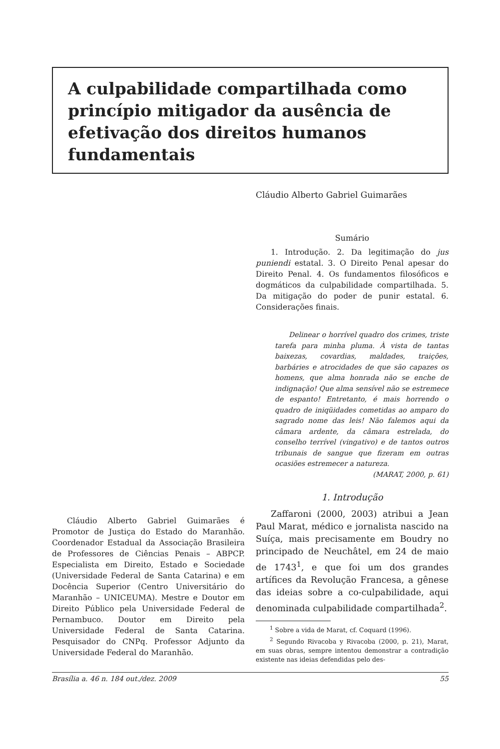A culpabilidade compartilhada como princípio mitigador da ausência de efetivação dos direitos humanos fundamentais
Cláudio Alberto Gabriel Guimarães
Sumário
1. Introdução. 2. Da legitimação do jus puniendi estatal. 3. O Direito Penal apesar do Direito Penal. 4. Os fundamentos filosóficos e dogmáticos da culpabilidade compartilhada. 5. Da mitigação do poder de punir estatal. 6. Considerações finais.
Delinear o horrível quadro dos crimes, triste tarefa para minha pluma. À vista de tantas baixezas, covardias, maldades, traições, barbáries e atrocidades de que são capazes os homens, que alma honrada não se enche de indignação! Que alma sensível não se estremece de espanto! Entretanto, é mais horrendo o quadro de iniqüidades cometidas ao amparo do sagrado nome das leis! Não falemos aqui da câmara ardente, da câmara estrelada, do conselho terrível (vingativo) e de tantos outros tribunais de sangue que fizeram em outras ocasiões estremecer a natureza.
(MARAT, 2000, p. 61)
1. Introdução
Zaffaroni (2000, 2003) atribui a Jean Paul Marat, médico e jornalista nascido na Suíça, mais precisamente em Boudry no principado de Neuchâtel, em 24 de maio de 1743<sup>1</sup>, e que foi um dos grandes artífices da Revolução Francesa, a gênese das ideias sobre a co-culpabilidade, aqui denominada culpabilidade compartilhada<sup>2</sup>.
<sup>1</sup> Sobre a vida de Marat, cf. Coquard (1996).
<sup>2</sup> Segundo Rivacoba y Rivacoba (2000, p. 21), Marat, em suas obras, sempre intentou demonstrar a contradição existente nas ideias defendidas pelo des-
Cláudio Alberto Gabriel Guimarães é Promotor de Justiça do Estado do Maranhão. Coordenador Estadual da Associação Brasileira de Professores de Ciências Penais – ABPCP. Especialista em Direito, Estado e Sociedade (Universidade Federal de Santa Catarina) e em Docência Superior (Centro Universitário do Maranhão – UNICEUMA). Mestre e Doutor em Direito Público pela Universidade Federal de Pernambuco. Doutor em Direito pela Universidade Federal de Santa Catarina. Pesquisador do CNPq. Professor Adjunto da Universidade Federal do Maranhão.
Brasília a. 46 n. 184 out./dez. 2009 55